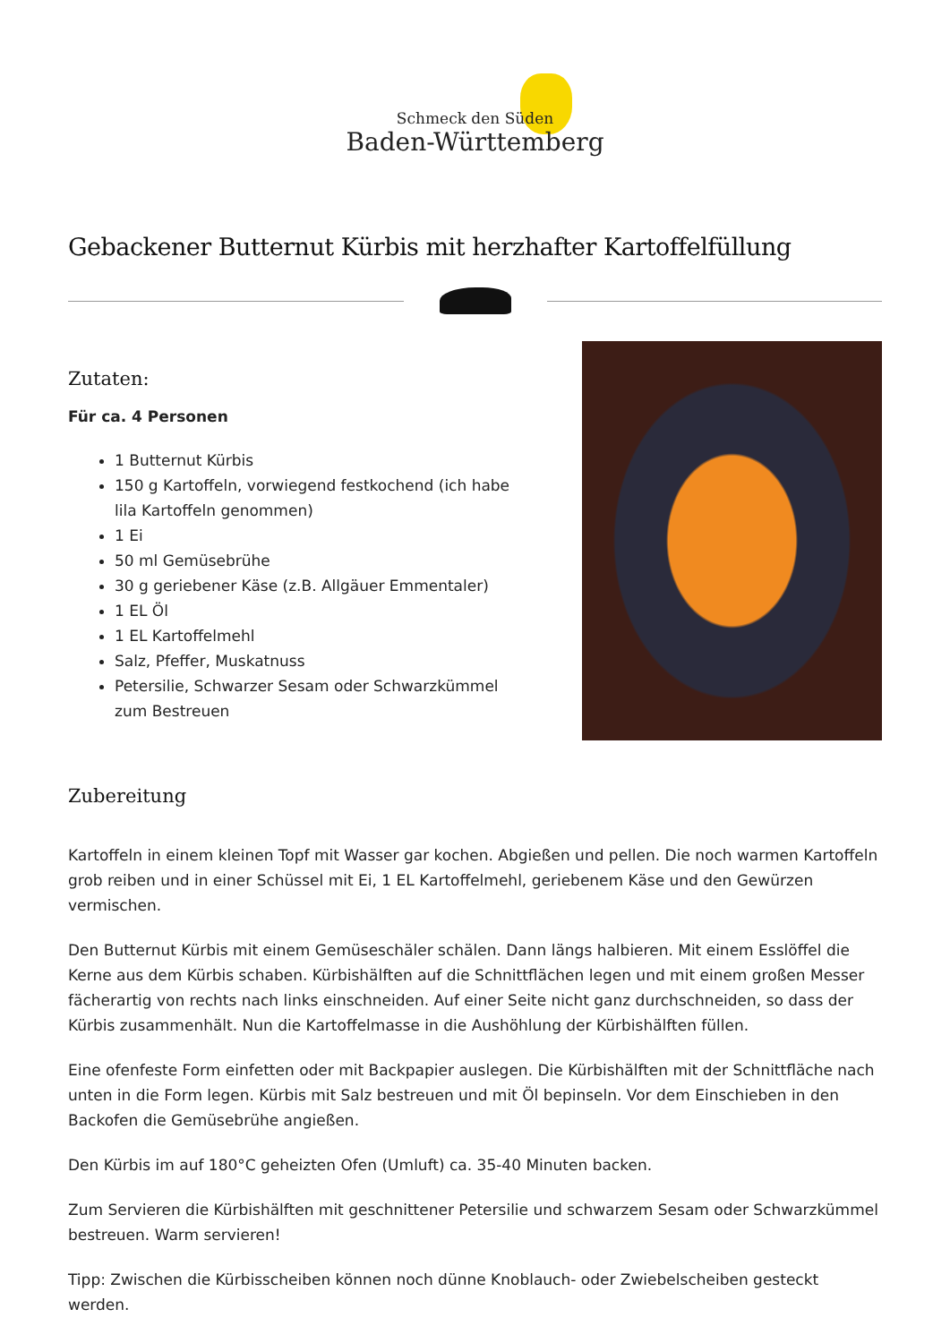Schmeck den Süden
Baden-Württemberg
Gebackener Butternut Kürbis mit herzhafter Kartoffelfüllung
Zutaten:
Für ca. 4 Personen
1 Butternut Kürbis
150 g Kartoffeln, vorwiegend festkochend (ich habe lila Kartoffeln genommen)
1 Ei
50 ml Gemüsebrühe
30 g geriebener Käse (z.B. Allgäuer Emmentaler)
1 EL Öl
1 EL Kartoffelmehl
Salz, Pfeffer, Muskatnuss
Petersilie, Schwarzer Sesam oder Schwarzkümmel zum Bestreuen
Zubereitung
Kartoffeln in einem kleinen Topf mit Wasser gar kochen. Abgießen und pellen. Die noch warmen Kartoffeln grob reiben und in einer Schüssel mit Ei, 1 EL Kartoffelmehl, geriebenem Käse und den Gewürzen vermischen.
Den Butternut Kürbis mit einem Gemüseschäler schälen. Dann längs halbieren. Mit einem Esslöffel die Kerne aus dem Kürbis schaben. Kürbishälften auf die Schnittflächen legen und mit einem großen Messer fächerartig von rechts nach links einschneiden. Auf einer Seite nicht ganz durchschneiden, so dass der Kürbis zusammenhält. Nun die Kartoffelmasse in die Aushöhlung der Kürbishälften füllen.
Eine ofenfeste Form einfetten oder mit Backpapier auslegen. Die Kürbishälften mit der Schnittfläche nach unten in die Form legen. Kürbis mit Salz bestreuen und mit Öl bepinseln. Vor dem Einschieben in den Backofen die Gemüsebrühe angießen.
Den Kürbis im auf 180°C geheizten Ofen (Umluft) ca. 35-40 Minuten backen.
Zum Servieren die Kürbishälften mit geschnittener Petersilie und schwarzem Sesam oder Schwarzkümmel bestreuen. Warm servieren!
Tipp: Zwischen die Kürbisscheiben können noch dünne Knoblauch- oder Zwiebelscheiben gesteckt werden.